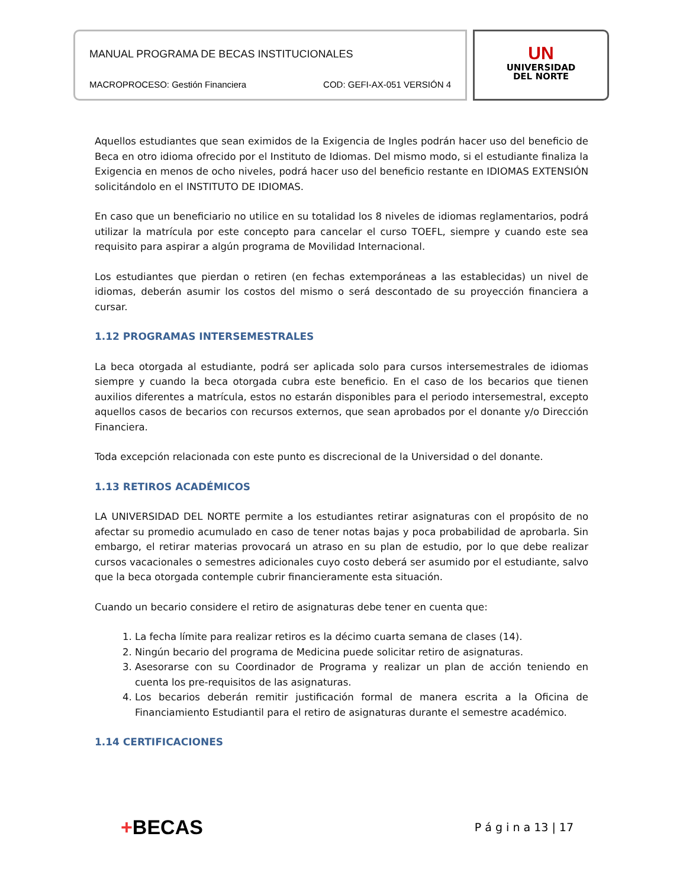MANUAL PROGRAMA DE BECAS INSTITUCIONALES
MACROPROCESO: Gestión Financiera COD: GEFI-AX-051 VERSIÓN 4
UN
UNIVERSIDAD
DEL NORTE
Aquellos estudiantes que sean eximidos de la Exigencia de Ingles podrán hacer uso del beneficio de Beca en otro idioma ofrecido por el Instituto de Idiomas. Del mismo modo, si el estudiante finaliza la Exigencia en menos de ocho niveles, podrá hacer uso del beneficio restante en IDIOMAS EXTENSIÓN solicitándolo en el INSTITUTO DE IDIOMAS.
En caso que un beneficiario no utilice en su totalidad los 8 niveles de idiomas reglamentarios, podrá utilizar la matrícula por este concepto para cancelar el curso TOEFL, siempre y cuando este sea requisito para aspirar a algún programa de Movilidad Internacional.
Los estudiantes que pierdan o retiren (en fechas extemporáneas a las establecidas) un nivel de idiomas, deberán asumir los costos del mismo o será descontado de su proyección financiera a cursar.
1.12 PROGRAMAS INTERSEMESTRALES
La beca otorgada al estudiante, podrá ser aplicada solo para cursos intersemestrales de idiomas siempre y cuando la beca otorgada cubra este beneficio. En el caso de los becarios que tienen auxilios diferentes a matrícula, estos no estarán disponibles para el periodo intersemestral, excepto aquellos casos de becarios con recursos externos, que sean aprobados por el donante y/o Dirección Financiera.
Toda excepción relacionada con este punto es discrecional de la Universidad o del donante.
1.13 RETIROS ACADÉMICOS
LA UNIVERSIDAD DEL NORTE permite a los estudiantes retirar asignaturas con el propósito de no afectar su promedio acumulado en caso de tener notas bajas y poca probabilidad de aprobarla. Sin embargo, el retirar materias provocará un atraso en su plan de estudio, por lo que debe realizar cursos vacacionales o semestres adicionales cuyo costo deberá ser asumido por el estudiante, salvo que la beca otorgada contemple cubrir financieramente esta situación.
Cuando un becario considere el retiro de asignaturas debe tener en cuenta que:
1. La fecha límite para realizar retiros es la décimo cuarta semana de clases (14).
2. Ningún becario del programa de Medicina puede solicitar retiro de asignaturas.
3. Asesorarse con su Coordinador de Programa y realizar un plan de acción teniendo en cuenta los pre-requisitos de las asignaturas.
4. Los becarios deberán remitir justificación formal de manera escrita a la Oficina de Financiamiento Estudiantil para el retiro de asignaturas durante el semestre académico.
1.14 CERTIFICACIONES
+BECAS P á g i n a 13 | 17